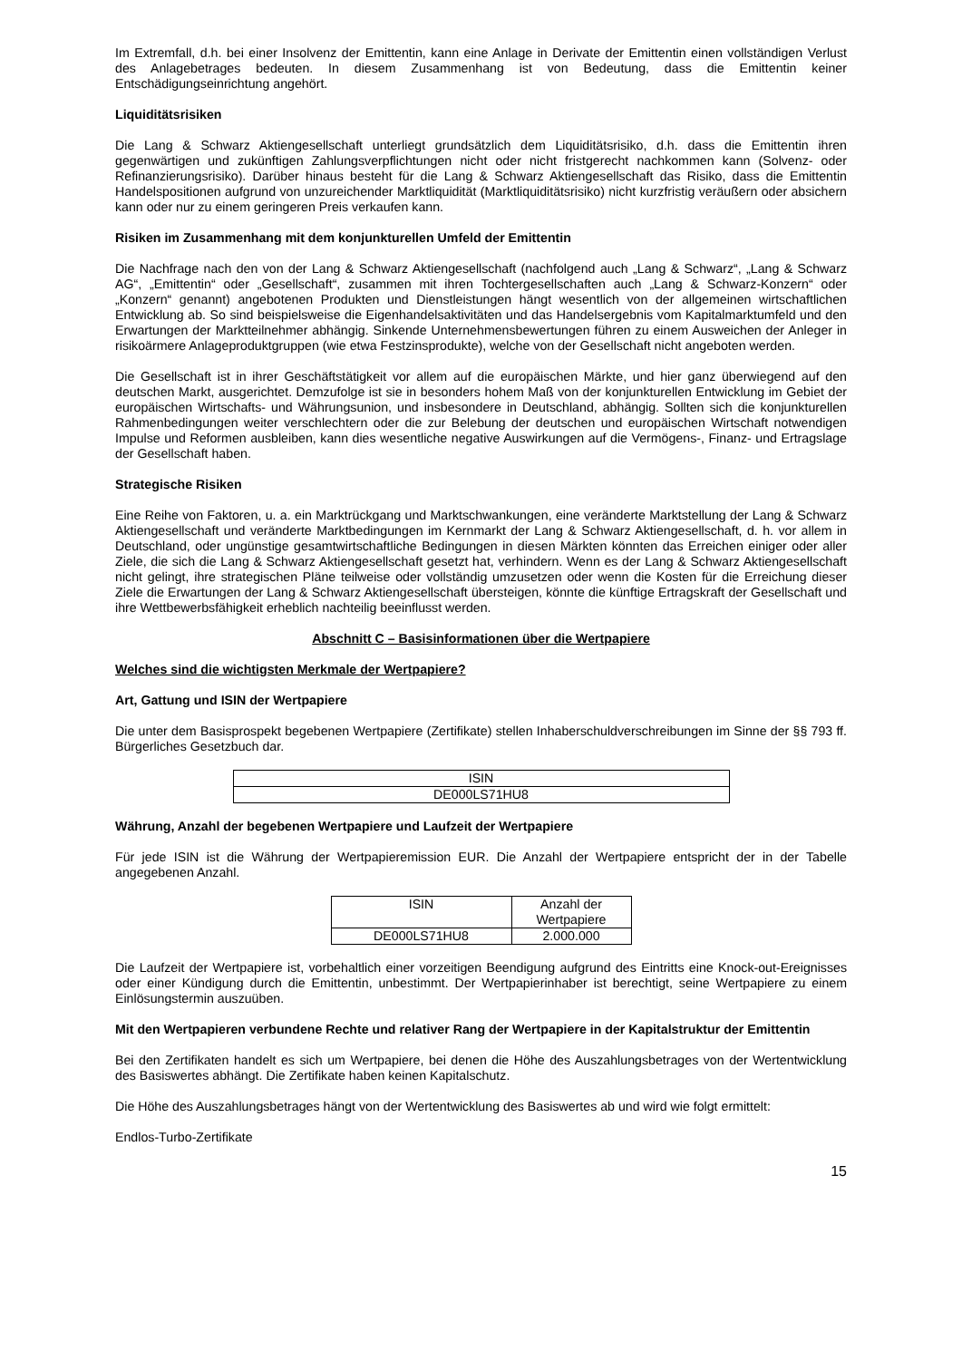Im Extremfall, d.h. bei einer Insolvenz der Emittentin, kann eine Anlage in Derivate der Emittentin einen vollständigen Verlust des Anlagebetrages bedeuten. In diesem Zusammenhang ist von Bedeutung, dass die Emittentin keiner Entschädigungseinrichtung angehört.
Liquiditätsrisiken
Die Lang & Schwarz Aktiengesellschaft unterliegt grundsätzlich dem Liquiditätsrisiko, d.h. dass die Emittentin ihren gegenwärtigen und zukünftigen Zahlungsverpflichtungen nicht oder nicht fristgerecht nachkommen kann (Solvenz- oder Refinanzierungsrisiko). Darüber hinaus besteht für die Lang & Schwarz Aktiengesellschaft das Risiko, dass die Emittentin Handelspositionen aufgrund von unzureichender Marktliquidität (Marktliquiditätsrisiko) nicht kurzfristig veräußern oder absichern kann oder nur zu einem geringeren Preis verkaufen kann.
Risiken im Zusammenhang mit dem konjunkturellen Umfeld der Emittentin
Die Nachfrage nach den von der Lang & Schwarz Aktiengesellschaft (nachfolgend auch „Lang & Schwarz“, „Lang & Schwarz AG“, „Emittentin“ oder „Gesellschaft“, zusammen mit ihren Tochtergesellschaften auch „Lang & Schwarz-Konzern“ oder „Konzern“ genannt) angebotenen Produkten und Dienstleistungen hängt wesentlich von der allgemeinen wirtschaftlichen Entwicklung ab. So sind beispielsweise die Eigenhandelsaktivitäten und das Handelsergebnis vom Kapitalmarktumfeld und den Erwartungen der Marktteilnehmer abhängig. Sinkende Unternehmensbewertungen führen zu einem Ausweichen der Anleger in risikoärmere Anlageproduktgruppen (wie etwa Festzinsprodukte), welche von der Gesellschaft nicht angeboten werden.
Die Gesellschaft ist in ihrer Geschäftstätigkeit vor allem auf die europäischen Märkte, und hier ganz überwiegend auf den deutschen Markt, ausgerichtet. Demzufolge ist sie in besonders hohem Maß von der konjunkturellen Entwicklung im Gebiet der europäischen Wirtschafts- und Währungsunion, und insbesondere in Deutschland, abhängig. Sollten sich die konjunkturellen Rahmenbedingungen weiter verschlechtern oder die zur Belebung der deutschen und europäischen Wirtschaft notwendigen Impulse und Reformen ausbleiben, kann dies wesentliche negative Auswirkungen auf die Vermögens-, Finanz- und Ertragslage der Gesellschaft haben.
Strategische Risiken
Eine Reihe von Faktoren, u. a. ein Marktrückgang und Marktschwankungen, eine veränderte Marktstellung der Lang & Schwarz Aktiengesellschaft und veränderte Marktbedingungen im Kernmarkt der Lang & Schwarz Aktiengesellschaft, d. h. vor allem in Deutschland, oder ungünstige gesamtwirtschaftliche Bedingungen in diesen Märkten könnten das Erreichen einiger oder aller Ziele, die sich die Lang & Schwarz Aktiengesellschaft gesetzt hat, verhindern. Wenn es der Lang & Schwarz Aktiengesellschaft nicht gelingt, ihre strategischen Pläne teilweise oder vollständig umzusetzen oder wenn die Kosten für die Erreichung dieser Ziele die Erwartungen der Lang & Schwarz Aktiengesellschaft übersteigen, könnte die künftige Ertragskraft der Gesellschaft und ihre Wettbewerbsfähigkeit erheblich nachteilig beeinflusst werden.
Abschnitt C – Basisinformationen über die Wertpapiere
Welches sind die wichtigsten Merkmale der Wertpapiere?
Art, Gattung und ISIN der Wertpapiere
Die unter dem Basisprospekt begebenen Wertpapiere (Zertifikate) stellen Inhaberschuldverschreibungen im Sinne der §§ 793 ff. Bürgerliches Gesetzbuch dar.
| ISIN |
| DE000LS71HU8 |
Währung, Anzahl der begebenen Wertpapiere und Laufzeit der Wertpapiere
Für jede ISIN ist die Währung der Wertpapieremission EUR. Die Anzahl der Wertpapiere entspricht der in der Tabelle angegebenen Anzahl.
| ISIN | Anzahl der Wertpapiere |
| DE000LS71HU8 | 2.000.000 |
Die Laufzeit der Wertpapiere ist, vorbehaltlich einer vorzeitigen Beendigung aufgrund des Eintritts eine Knock-out-Ereignisses oder einer Kündigung durch die Emittentin, unbestimmt. Der Wertpapierinhaber ist berechtigt, seine Wertpapiere zu einem Einlösungstermin auszuüben.
Mit den Wertpapieren verbundene Rechte und relativer Rang der Wertpapiere in der Kapitalstruktur der Emittentin
Bei den Zertifikaten handelt es sich um Wertpapiere, bei denen die Höhe des Auszahlungsbetrages von der Wertentwicklung des Basiswertes abhängt. Die Zertifikate haben keinen Kapitalschutz.
Die Höhe des Auszahlungsbetrages hängt von der Wertentwicklung des Basiswertes ab und wird wie folgt ermittelt:
Endlos-Turbo-Zertifikate
15